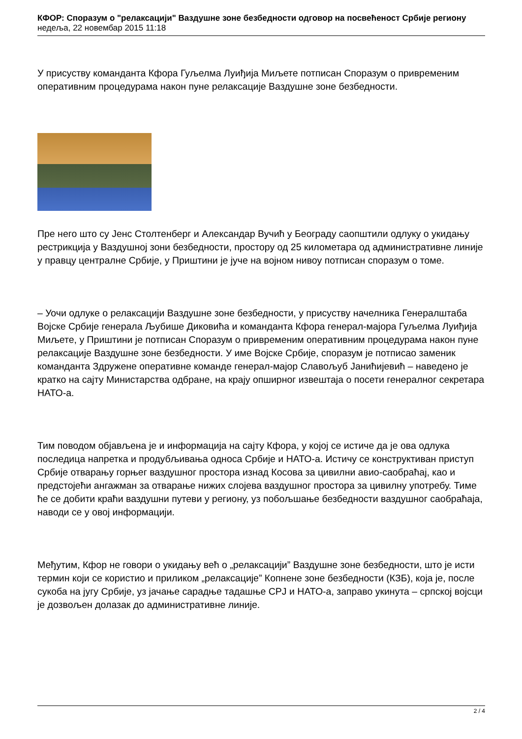КФОР: Споразум о "релаксацији" Ваздушне зоне безбедности одговор на посвећеност Србије региону
недеља, 22 новембар 2015 11:18
У присуству команданта Кфора Гуљелма Луиђија Миљете потписан Споразум о привременим оперативним процедурама након пуне релаксације Ваздушне зоне безбедности.
Пре него што су Јенс Столтенберг и Александар Вучић у Београду саопштили одлуку о укидању рестрикција у Ваздушној зони безбедности, простору од 25 километара од административне линије у правцу централне Србије, у Приштини је јуче на војном нивоу потписан споразум о томе.
– Уочи одлуке о релаксацији Ваздушне зоне безбедности, у присуству начелника Генералштаба Војске Србије генерала Љубише Диковића и команданта Кфора генерал-мајора Гуљелма Луиђија Миљете, у Приштини је потписан Споразум о привременим оперативним процедурама након пуне релаксације Ваздушне зоне безбедности. У име Војске Србије, споразум је потписао заменик команданта Здружене оперативне команде генерал-мајор Славољуб Јанићијевић – наведено је кратко на сајту Министарства одбране, на крају опширног извештаја о посети генералног секретара НАТО-а.
Тим поводом објављена је и информација на сајту Кфора, у којој се истиче да је ова одлука последица напретка и продубљивања односа Србије и НАТО-а. Истичу се конструктиван приступ Србије отварању горњег ваздушног простора изнад Косова за цивилни авио-саобраћај, као и предстојећи ангажман за отварање нижих слојева ваздушног простора за цивилну употребу. Тиме ће се добити краћи ваздушни путеви у региону, уз побољшање безбедности ваздушног саобраћаја, наводи се у овој информацији.
Међутим, Кфор не говори о укидању већ о „релаксацији” Ваздушне зоне безбедности, што је исти термин који се користио и приликом „релаксације” Копнене зоне безбедности (КЗБ), која је, после сукоба на југу Србије, уз јачање сарадње тадашње СРЈ и НАТО-а, заправо укинута – српској војсци је дозвољен долазак до административне линије.
2 / 4